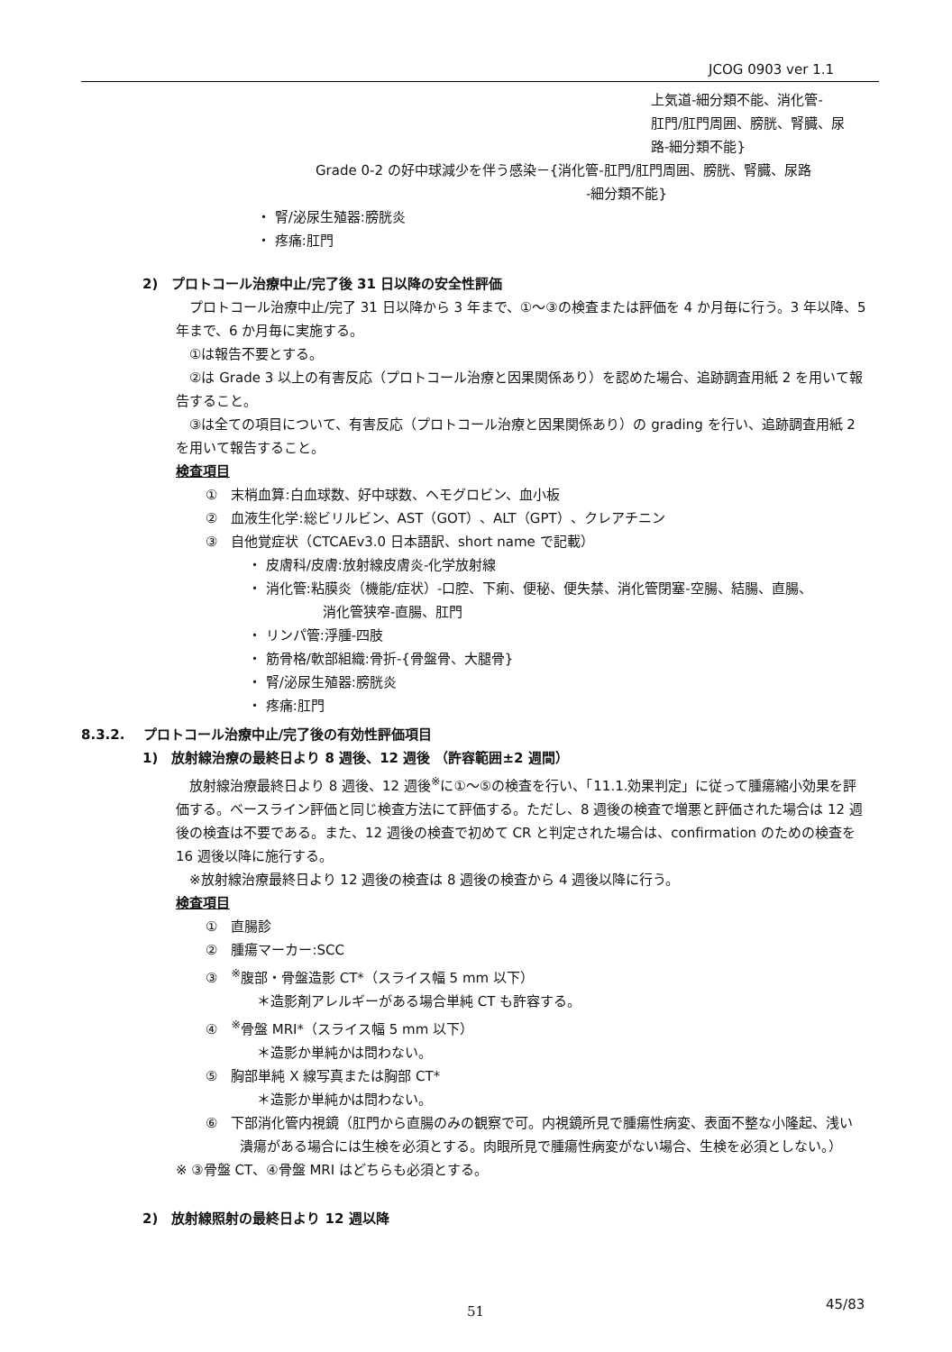JCOG 0903 ver 1.1
上気道-細分類不能、消化管-
肛門/肛門周囲、膀胱、腎臓、尿
路-細分類不能}
Grade 0-2 の好中球減少を伴う感染－{消化管-肛門/肛門周囲、膀胱、腎臓、尿路
-細分類不能}
・ 腎/泌尿生殖器:膀胱炎
・ 疼痛:肛門
2)　プロトコール治療中止/完了後 31 日以降の安全性評価
　プロトコール治療中止/完了 31 日以降から 3 年まで、①～③の検査または評価を 4 か月毎に行う。3 年以降、5 年まで、6 か月毎に実施する。
　①は報告不要とする。
　②は Grade 3 以上の有害反応（プロトコール治療と因果関係あり）を認めた場合、追跡調査用紙 2 を用いて報告すること。
　③は全ての項目について、有害反応（プロトコール治療と因果関係あり）の grading を行い、追跡調査用紙 2 を用いて報告すること。
検査項目
①　末梢血算:白血球数、好中球数、ヘモグロビン、血小板
②　血液生化学:総ビリルビン、AST（GOT）、ALT（GPT）、クレアチニン
③　自他覚症状（CTCAEv3.0 日本語訳、short name で記載）
・ 皮膚科/皮膚:放射線皮膚炎-化学放射線
・ 消化管:粘膜炎（機能/症状）-口腔、下痢、便秘、便失禁、消化管閉塞-空腸、結腸、直腸、
消化管狭窄-直腸、肛門
・ リンパ管:浮腫-四肢
・ 筋骨格/軟部組織:骨折-{骨盤骨、大腿骨}
・ 腎/泌尿生殖器:膀胱炎
・ 疼痛:肛門
8.3.2.　 プロトコール治療中止/完了後の有効性評価項目
1)　放射線治療の最終日より 8 週後、12 週後 （許容範囲±2 週間）
　放射線治療最終日より 8 週後、12 週後<sup>※</sup>に①～⑤の検査を行い、「11.1.効果判定」に従って腫瘍縮小効果を評価する。ベースライン評価と同じ検査方法にて評価する。ただし、8 週後の検査で増悪と評価された場合は 12 週後の検査は不要である。また、12 週後の検査で初めて CR と判定された場合は、confirmation のための検査を 16 週後以降に施行する。
　※放射線治療最終日より 12 週後の検査は 8 週後の検査から 4 週後以降に行う。
検査項目
①　直腸診
②　腫瘍マーカー:SCC
③　<sup>※</sup>腹部・骨盤造影 CT*（スライス幅 5 mm 以下）
＊造影剤アレルギーがある場合単純 CT も許容する。
④　<sup>※</sup>骨盤 MRI*（スライス幅 5 mm 以下）
＊造影か単純かは問わない。
⑤　胸部単純 X 線写真または胸部 CT*
＊造影か単純かは問わない。
⑥　下部消化管内視鏡（肛門から直腸のみの観察で可。内視鏡所見で腫瘍性病変、表面不整な小隆起、浅い潰瘍がある場合には生検を必須とする。肉眼所見で腫瘍性病変がない場合、生検を必須としない。）
※ ③骨盤 CT、④骨盤 MRI はどちらも必須とする。
2)　放射線照射の最終日より 12 週以降
51 45/83